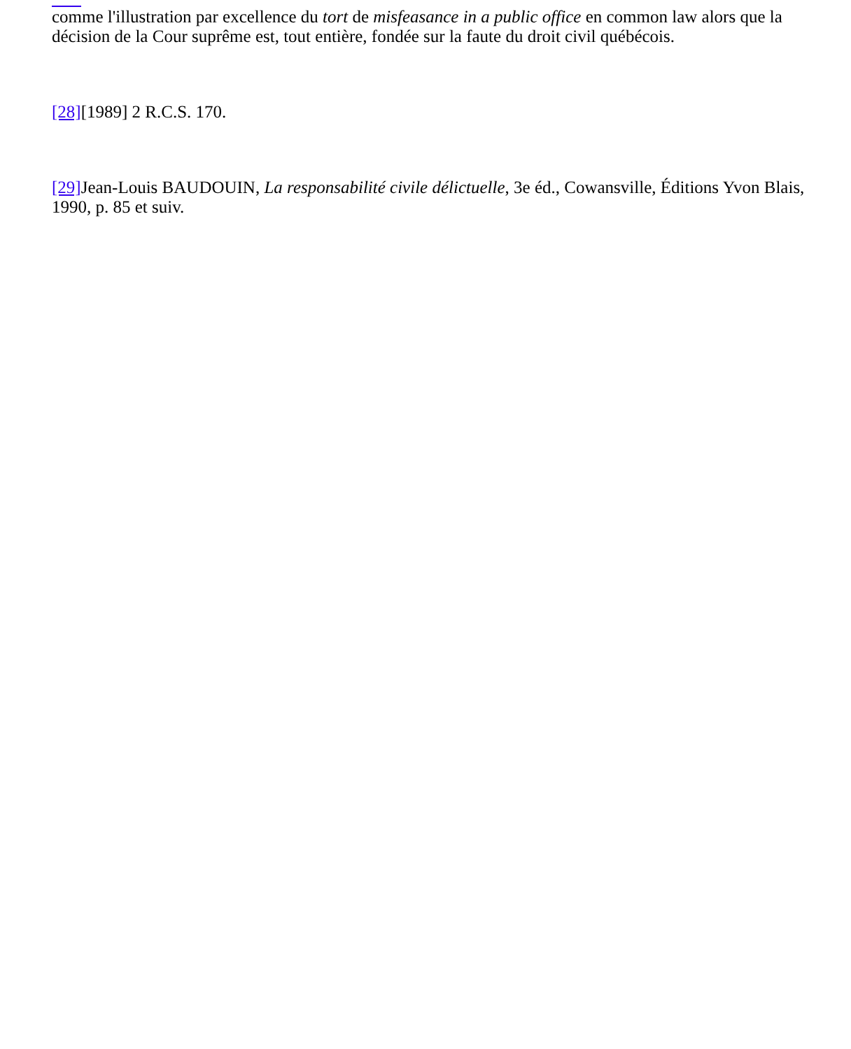comme l'illustration par excellence du tort de misfeasance in a public office en common law alors que la décision de la Cour suprême est, tout entière, fondée sur la faute du droit civil québécois.
[28][1989] 2 R.C.S. 170.
[29] Jean-Louis BAUDOUIN, La responsabilité civile délictuelle, 3e éd., Cowansville, Éditions Yvon Blais, 1990, p. 85 et suiv.